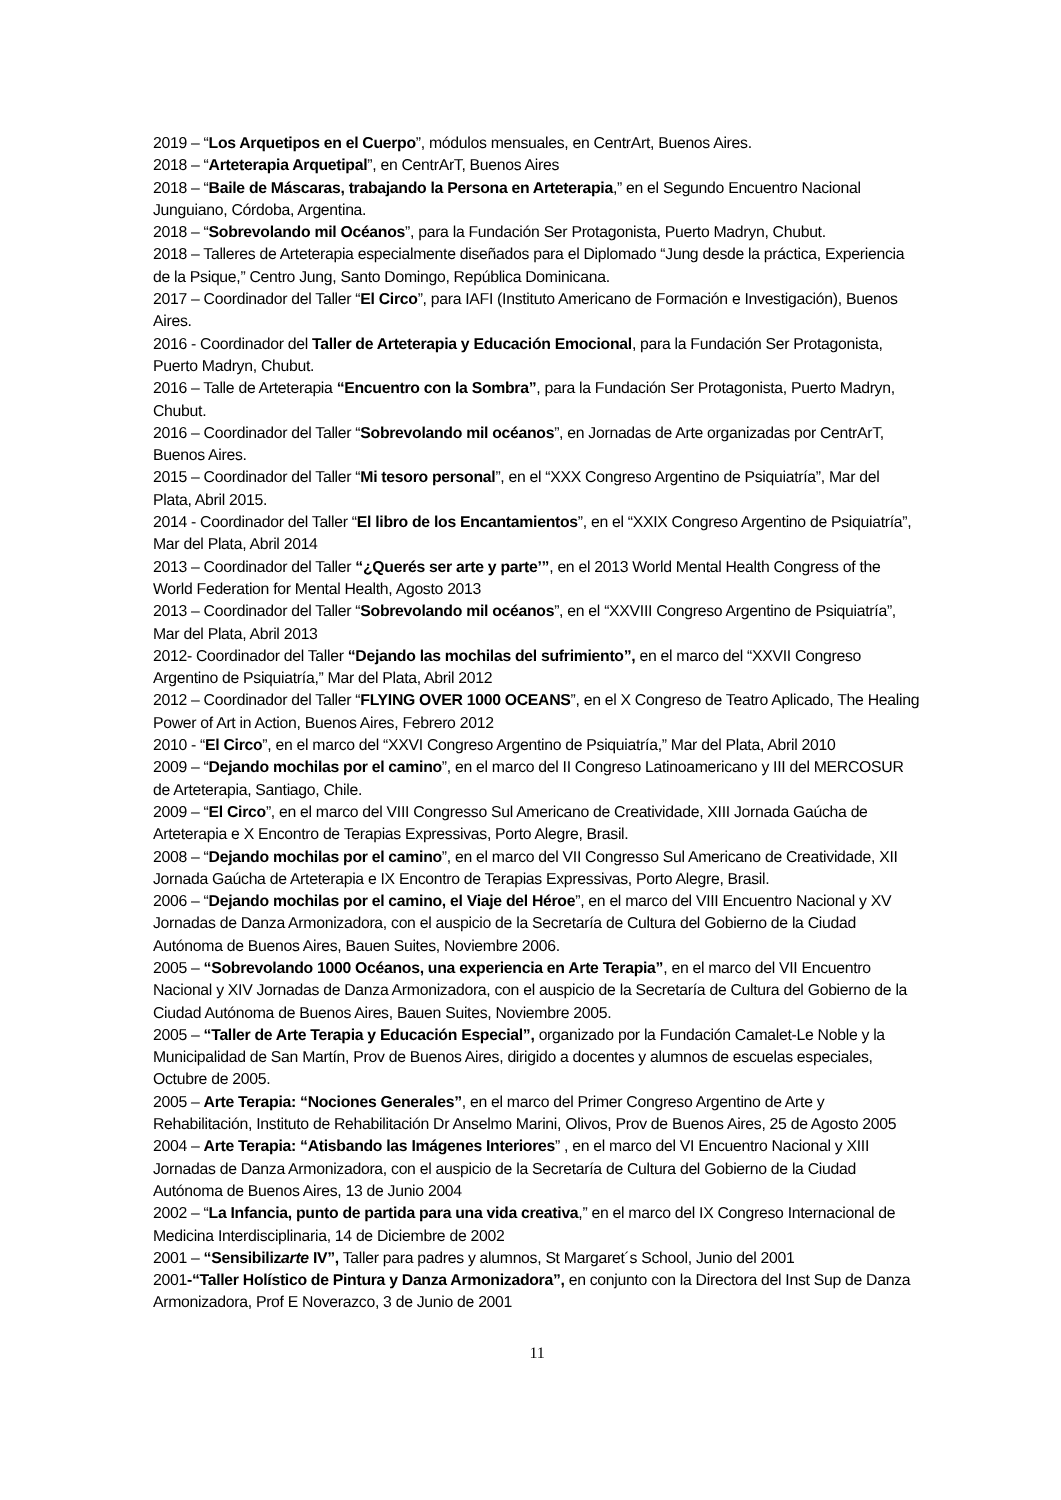2019 – “Los Arquetipos en el Cuerpo”, módulos mensuales, en CentrArt, Buenos Aires.
2018 – “Arteterapia Arquetipal”, en CentrArT, Buenos Aires
2018 – “Baile de Máscaras, trabajando la Persona en Arteterapia,” en el Segundo Encuentro Nacional Junguiano, Córdoba, Argentina.
2018 – “Sobrevolando mil Océanos”, para la Fundación Ser Protagonista, Puerto Madryn, Chubut.
2018 – Talleres de Arteterapia especialmente diseñados para el Diplomado “Jung desde la práctica, Experiencia de la Psique,” Centro Jung, Santo Domingo, República Dominicana.
2017 – Coordinador del Taller “El Circo”, para IAFI (Instituto Americano de Formación e Investigación), Buenos Aires.
2016 - Coordinador del Taller de Arteterapia y Educación Emocional, para la Fundación Ser Protagonista, Puerto Madryn, Chubut.
2016 – Talle de Arteterapia “Encuentro con la Sombra”, para la Fundación Ser Protagonista, Puerto Madryn, Chubut.
2016 – Coordinador del Taller “Sobrevolando mil océanos”, en Jornadas de Arte organizadas por CentrArT, Buenos Aires.
2015 – Coordinador del Taller “Mi tesoro personal”, en el “XXX Congreso Argentino de Psiquiatría”, Mar del Plata, Abril 2015.
2014 - Coordinador del Taller “El libro de los Encantamientos”, en el “XXIX Congreso Argentino de Psiquiatría”, Mar del Plata, Abril 2014
2013 – Coordinador del Taller “¿Querés ser arte y parte’”, en el 2013 World Mental Health Congress of the World Federation for Mental Health, Agosto 2013
2013 – Coordinador del Taller “Sobrevolando mil océanos”, en el “XXVIII Congreso Argentino de Psiquiatría”, Mar del Plata, Abril 2013
2012- Coordinador del Taller “Dejando las mochilas del sufrimiento”, en el marco del “XXVII Congreso Argentino de Psiquiatría,” Mar del Plata, Abril 2012
2012 – Coordinador del Taller “FLYING OVER 1000 OCEANS”, en el X Congreso de Teatro Aplicado, The Healing Power of Art in Action, Buenos Aires, Febrero 2012
2010 - “El Circo”, en el marco del “XXVI Congreso Argentino de Psiquiatría,” Mar del Plata, Abril 2010
2009 – “Dejando mochilas por el camino”, en el marco del II Congreso Latinoamericano y III del MERCOSUR de Arteterapia, Santiago, Chile.
2009 – “El Circo”, en el marco del VIII Congresso Sul Americano de Creatividade, XIII Jornada Gaúcha de Arteterapia e X Encontro de Terapias Expressivas, Porto Alegre, Brasil.
2008 – “Dejando mochilas por el camino”, en el marco del VII Congresso Sul Americano de Creatividade, XII Jornada Gaúcha de Arteterapia e IX Encontro de Terapias Expressivas, Porto Alegre, Brasil.
2006 – “Dejando mochilas por el camino, el Viaje del Héroe”, en el marco del VIII Encuentro Nacional y XV Jornadas de Danza Armonizadora, con el auspicio de la Secretaría de Cultura del Gobierno de la Ciudad Autónoma de Buenos Aires, Bauen Suites, Noviembre 2006.
2005 – “Sobrevolando 1000 Océanos, una experiencia en Arte Terapia”, en el marco del VII Encuentro Nacional y XIV Jornadas de Danza Armonizadora, con el auspicio de la Secretaría de Cultura del Gobierno de la Ciudad Autónoma de Buenos Aires, Bauen Suites, Noviembre 2005.
2005 – “Taller de Arte Terapia y Educación Especial”, organizado por la Fundación Camalet-Le Noble y la Municipalidad de San Martín, Prov de Buenos Aires, dirigido a docentes y alumnos de escuelas especiales, Octubre de 2005.
2005 – Arte Terapia: “Nociones Generales”, en el marco del Primer Congreso Argentino de Arte y Rehabilitación, Instituto de Rehabilitación Dr Anselmo Marini, Olivos, Prov de Buenos Aires, 25 de Agosto 2005
2004 – Arte Terapia: “Atisbando las Imágenes Interiores” , en el marco del VI Encuentro Nacional y XIII Jornadas de Danza Armonizadora, con el auspicio de la Secretaría de Cultura del Gobierno de la Ciudad Autónoma de Buenos Aires, 13 de Junio 2004
2002 – “La Infancia, punto de partida para una vida creativa,” en el marco del IX Congreso Internacional de Medicina Interdisciplinaria, 14 de Diciembre de 2002
2001 – “Sensibilizarte IV”, Taller para padres y alumnos, St Margaret´s School, Junio del 2001
2001-“Taller Holístico de Pintura y Danza Armonizadora”, en conjunto con la Directora del Inst Sup de Danza Armonizadora, Prof E Noverazco, 3 de Junio de 2001
11